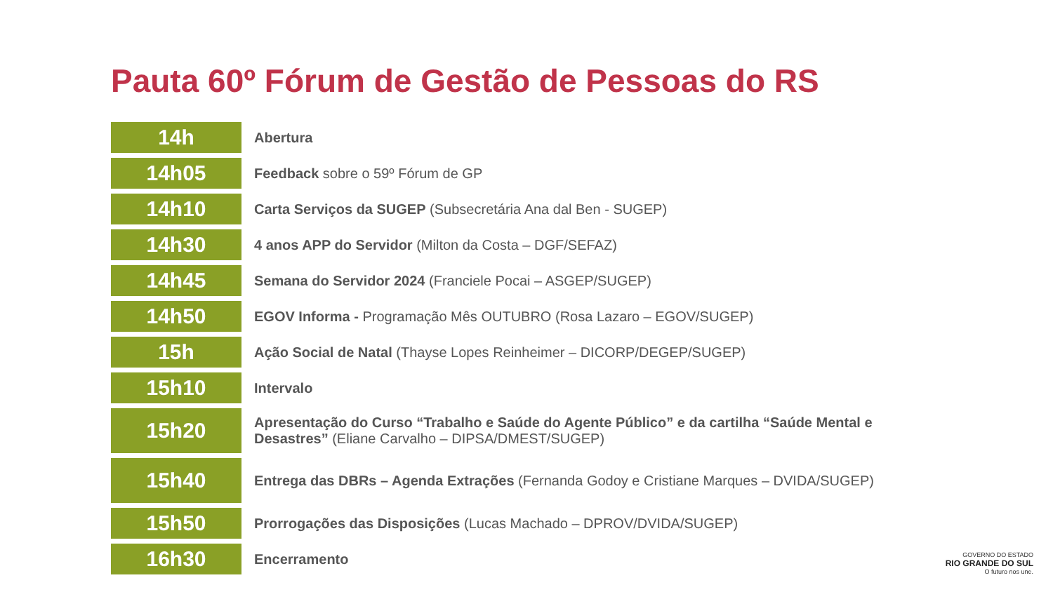Pauta 60º Fórum de Gestão de Pessoas do RS
| 14h | Abertura |
| 14h05 | Feedback sobre o 59º Fórum de GP |
| 14h10 | Carta Serviços da SUGEP (Subsecretária Ana dal Ben - SUGEP) |
| 14h30 | 4 anos APP do Servidor (Milton da Costa – DGF/SEFAZ) |
| 14h45 | Semana do Servidor 2024 (Franciele Pocai – ASGEP/SUGEP) |
| 14h50 | EGOV Informa - Programação Mês OUTUBRO (Rosa Lazaro – EGOV/SUGEP) |
| 15h | Ação Social de Natal (Thayse Lopes Reinheimer – DICORP/DEGEP/SUGEP) |
| 15h10 | Intervalo |
| 15h20 | Apresentação do Curso “Trabalho e Saúde do Agente Público” e da cartilha “Saúde Mental e Desastres” (Eliane Carvalho – DIPSA/DMEST/SUGEP) |
| 15h40 | Entrega das DBRs – Agenda Extrações (Fernanda Godoy e Cristiane Marques – DVIDA/SUGEP) |
| 15h50 | Prorrogações das Disposições (Lucas Machado – DPROV/DVIDA/SUGEP) |
| 16h30 | Encerramento |
GOVERNO DO ESTADO
RIO GRANDE DO SUL
O futuro nos une.